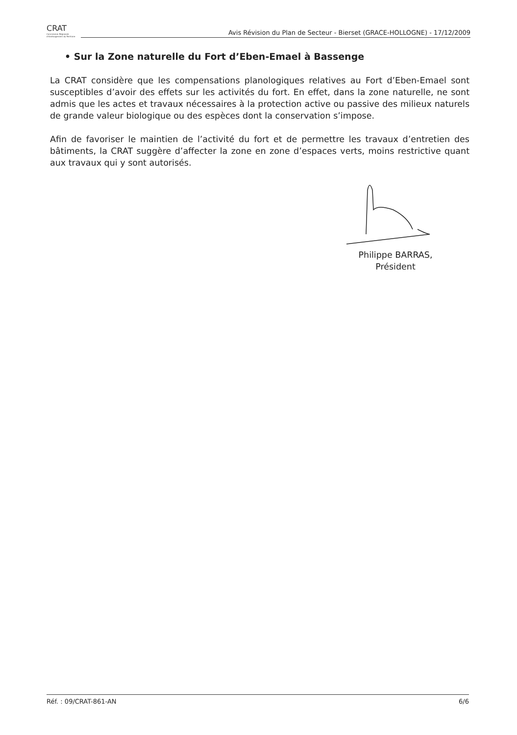CRAT
Commission Régionale d'Aménagement du Territoire
Avis Révision du Plan de Secteur - Bierset (GRACE-HOLLOGNE) - 17/12/2009
• Sur la Zone naturelle du Fort d’Eben-Emael à Bassenge
La CRAT considère que les compensations planologiques relatives au Fort d’Eben-Emael sont susceptibles d’avoir des effets sur les activités du fort. En effet, dans la zone naturelle, ne sont admis que les actes et travaux nécessaires à la protection active ou passive des milieux naturels de grande valeur biologique ou des espèces dont la conservation s’impose.
Afin de favoriser le maintien de l’activité du fort et de permettre les travaux d’entretien des bâtiments, la CRAT suggère d’affecter la zone en zone d’espaces verts, moins restrictive quant aux travaux qui y sont autorisés.
Philippe BARRAS,
Président
Réf. : 09/CRAT-861-AN 6/6